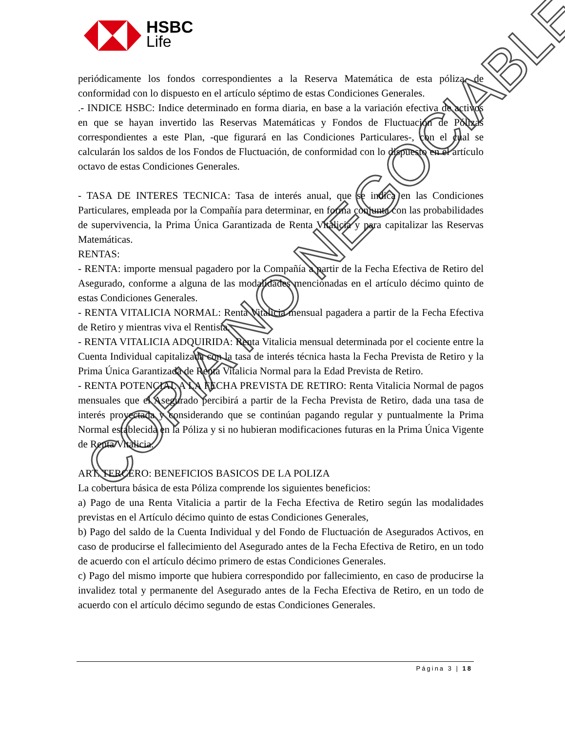HSBC
Life
periódicamente los fondos correspondientes a la Reserva Matemática de esta póliza, de conformidad con lo dispuesto en el artículo séptimo de estas Condiciones Generales.
.- INDICE HSBC: Indice determinado en forma diaria, en base a la variación efectiva de activos en que se hayan invertido las Reservas Matemáticas y Fondos de Fluctuación de Pólizas correspondientes a este Plan, -que figurará en las Condiciones Particulares-, con el cual se calcularán los saldos de los Fondos de Fluctuación, de conformidad con lo dispuesto en el artículo octavo de estas Condiciones Generales.
- TASA DE INTERES TECNICA: Tasa de interés anual, que se indica en las Condiciones Particulares, empleada por la Compañía para determinar, en forma conjunta con las probabilidades de supervivencia, la Prima Única Garantizada de Renta Vitalicia y para capitalizar las Reservas Matemáticas.
RENTAS:
- RENTA: importe mensual pagadero por la Compañía a partir de la Fecha Efectiva de Retiro del Asegurado, conforme a alguna de las modalidades mencionadas en el artículo décimo quinto de estas Condiciones Generales.
- RENTA VITALICIA NORMAL: Renta Vitalicia mensual pagadera a partir de la Fecha Efectiva de Retiro y mientras viva el Rentista.
- RENTA VITALICIA ADQUIRIDA: Renta Vitalicia mensual determinada por el cociente entre la Cuenta Individual capitalizada con la tasa de interés técnica hasta la Fecha Prevista de Retiro y la Prima Única Garantizada de Renta Vitalicia Normal para la Edad Prevista de Retiro.
- RENTA POTENCIAL A LA FECHA PREVISTA DE RETIRO: Renta Vitalicia Normal de pagos mensuales que el Asegurado percibirá a partir de la Fecha Prevista de Retiro, dada una tasa de interés proyectada y considerando que se continúan pagando regular y puntualmente la Prima Normal establecida en la Póliza y si no hubieran modificaciones futuras en la Prima Única Vigente de Renta Vitalicia.
ART. TERCERO: BENEFICIOS BASICOS DE LA POLIZA
La cobertura básica de esta Póliza comprende los siguientes beneficios:
a) Pago de una Renta Vitalicia a partir de la Fecha Efectiva de Retiro según las modalidades previstas en el Artículo décimo quinto de estas Condiciones Generales,
b) Pago del saldo de la Cuenta Individual y del Fondo de Fluctuación de Asegurados Activos, en caso de producirse el fallecimiento del Asegurado antes de la Fecha Efectiva de Retiro, en un todo de acuerdo con el artículo décimo primero de estas Condiciones Generales.
c) Pago del mismo importe que hubiera correspondido por fallecimiento, en caso de producirse la invalidez total y permanente del Asegurado antes de la Fecha Efectiva de Retiro, en un todo de acuerdo con el artículo décimo segundo de estas Condiciones Generales.
COPIA NO NEGOCIABLE
Página 3 | 18